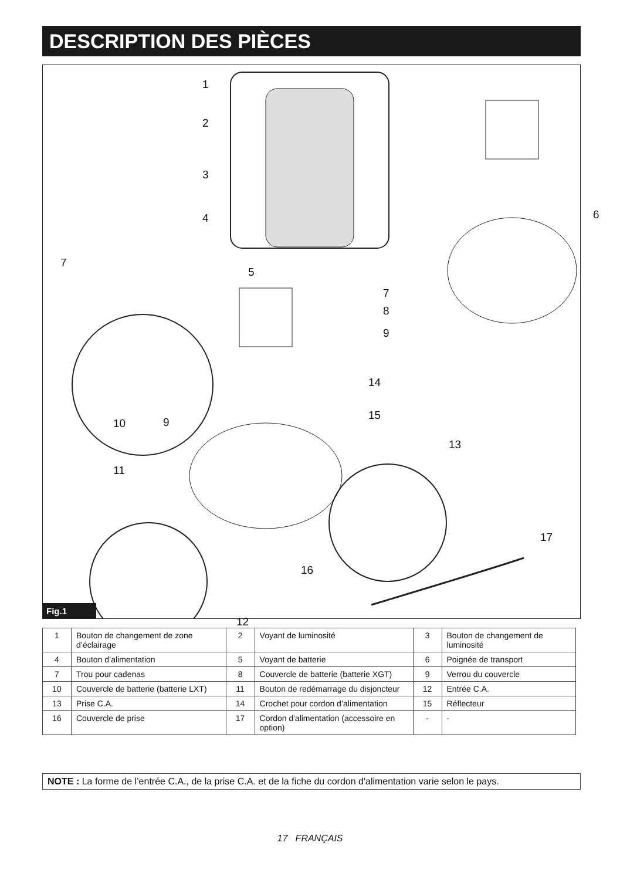DESCRIPTION DES PIÈCES
1
2
3
4
5
6
7
7
8
9
10 9
11
12
13
14
15
16
17
Fig.1
| 1 | Bouton de changement de zone d’éclairage | 2 | Voyant de luminosité | 3 | Bouton de changement de luminosité |
| 4 | Bouton d’alimentation | 5 | Voyant de batterie | 6 | Poignée de transport |
| 7 | Trou pour cadenas | 8 | Couvercle de batterie (batterie XGT) | 9 | Verrou du couvercle |
| 10 | Couvercle de batterie (batterie LXT) | 11 | Bouton de redémarrage du disjoncteur | 12 | Entrée C.A. |
| 13 | Prise C.A. | 14 | Crochet pour cordon d’alimentation | 15 | Réflecteur |
| 16 | Couvercle de prise | 17 | Cordon d'alimentation (accessoire en option) | - | - |
NOTE : La forme de l’entrée C.A., de la prise C.A. et de la fiche du cordon d'alimentation varie selon le pays.
17 FRANÇAIS